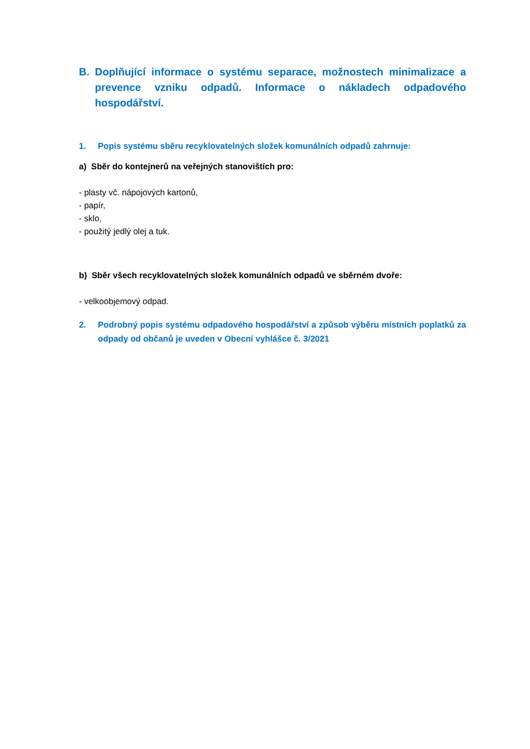B. Doplňující informace o systému separace, možnostech minimalizace a prevence vzniku odpadů. Informace o nákladech odpadového hospodářství.
1. Popis systému sběru recyklovatelných složek komunálních odpadů zahrnuje:
a) Sběr do kontejnerů na veřejných stanovištích pro:
- plasty vč. nápojových kartonů,
- papír,
- sklo,
- použitý jedlý olej a tuk.
b) Sběr všech recyklovatelných složek komunálních odpadů ve sběrném dvoře:
- velkoobjemový odpad.
2. Podrobný popis systému odpadového hospodářství a způsob výběru místních poplatků za odpady od občanů je uveden v Obecní vyhlášce č. 3/2021